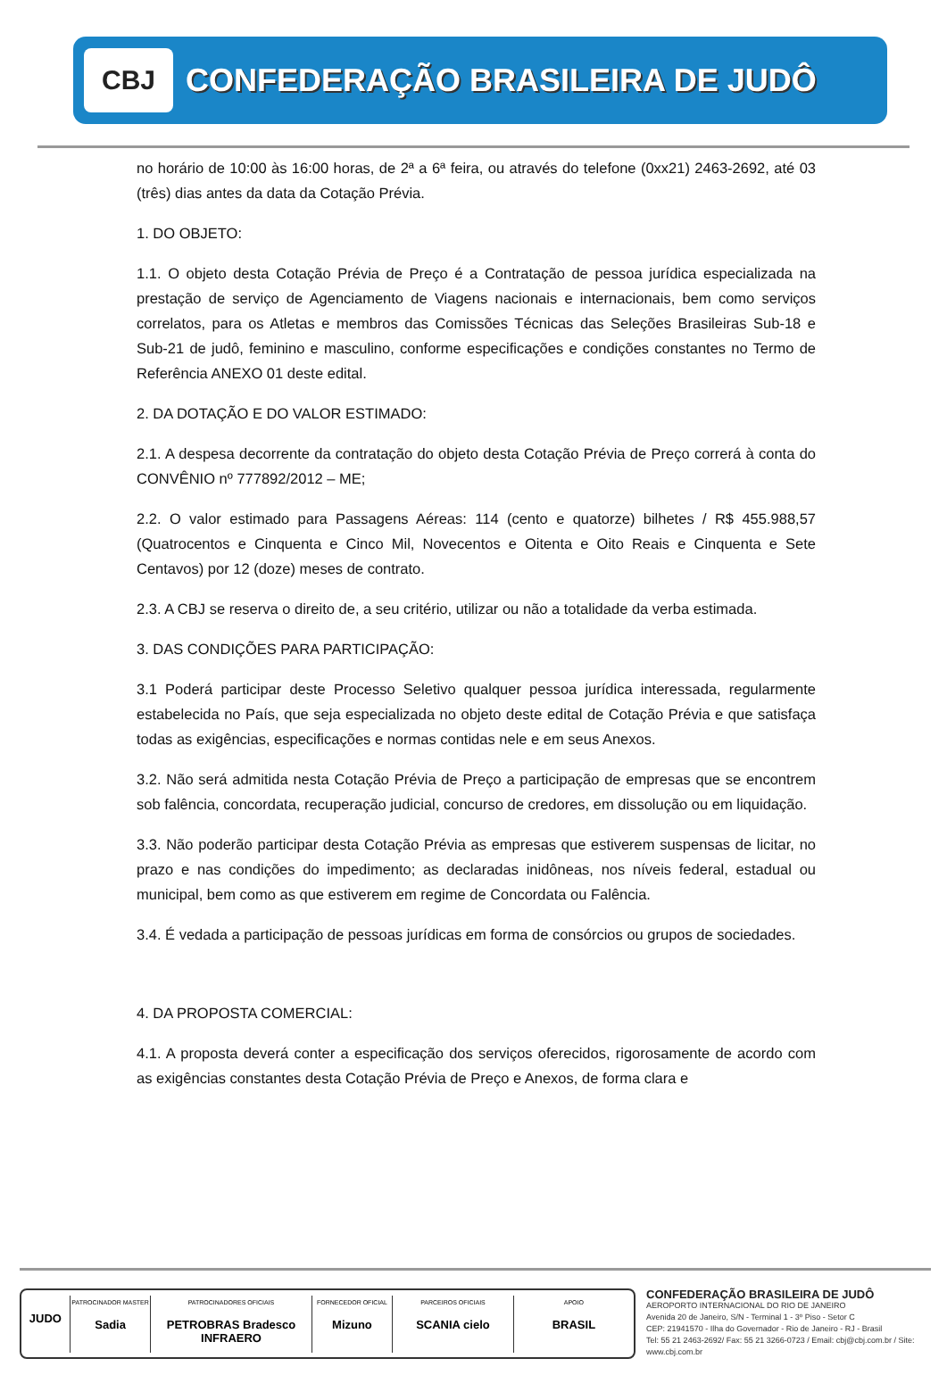CBJ
CONFEDERAÇÃO BRASILEIRA DE JUDÔ
no horário de 10:00 às 16:00 horas, de 2ª a 6ª feira, ou através do telefone (0xx21) 2463-2692, até 03 (três) dias antes da data da Cotação Prévia.
1. DO OBJETO:
1.1. O objeto desta Cotação Prévia de Preço é a Contratação de pessoa jurídica especializada na prestação de serviço de Agenciamento de Viagens nacionais e internacionais, bem como serviços correlatos, para os Atletas e membros das Comissões Técnicas das Seleções Brasileiras Sub-18 e Sub-21 de judô, feminino e masculino, conforme especificações e condições constantes no Termo de Referência ANEXO 01 deste edital.
2. DA DOTAÇÃO E DO VALOR ESTIMADO:
2.1. A despesa decorrente da contratação do objeto desta Cotação Prévia de Preço correrá à conta do CONVÊNIO nº 777892/2012 – ME;
2.2. O valor estimado para Passagens Aéreas: 114 (cento e quatorze) bilhetes / R$ 455.988,57 (Quatrocentos e Cinquenta e Cinco Mil, Novecentos e Oitenta e Oito Reais e Cinquenta e Sete Centavos) por 12 (doze) meses de contrato.
2.3. A CBJ se reserva o direito de, a seu critério, utilizar ou não a totalidade da verba estimada.
3. DAS CONDIÇÕES PARA PARTICIPAÇÃO:
3.1 Poderá participar deste Processo Seletivo qualquer pessoa jurídica interessada, regularmente estabelecida no País, que seja especializada no objeto deste edital de Cotação Prévia e que satisfaça todas as exigências, especificações e normas contidas nele e em seus Anexos.
3.2. Não será admitida nesta Cotação Prévia de Preço a participação de empresas que se encontrem sob falência, concordata, recuperação judicial, concurso de credores, em dissolução ou em liquidação.
3.3. Não poderão participar desta Cotação Prévia as empresas que estiverem suspensas de licitar, no prazo e nas condições do impedimento; as declaradas inidôneas, nos níveis federal, estadual ou municipal, bem como as que estiverem em regime de Concordata ou Falência.
3.4. É vedada a participação de pessoas jurídicas em forma de consórcios ou grupos de sociedades.
4. DA PROPOSTA COMERCIAL:
4.1. A proposta deverá conter a especificação dos serviços oferecidos, rigorosamente de acordo com as exigências constantes desta Cotação Prévia de Preço e Anexos, de forma clara e
JUDO
PATROCINADOR MASTER
Sadia
PATROCINADORES OFICIAIS
PETROBRAS Bradesco INFRAERO
FORNECEDOR OFICIAL
Mizuno
PARCEIROS OFICIAIS
SCANIA cielo
APOIO
BRASIL
CONFEDERAÇÃO BRASILEIRA DE JUDÔ
AEROPORTO INTERNACIONAL DO RIO DE JANEIRO
Avenida 20 de Janeiro, S/N - Terminal 1 - 3º Piso - Setor C
CEP: 21941570 - Ilha do Governador - Rio de Janeiro - RJ - Brasil
Tel: 55 21 2463-2692/ Fax: 55 21 3266-0723 / Email: cbj@cbj.com.br / Site: www.cbj.com.br